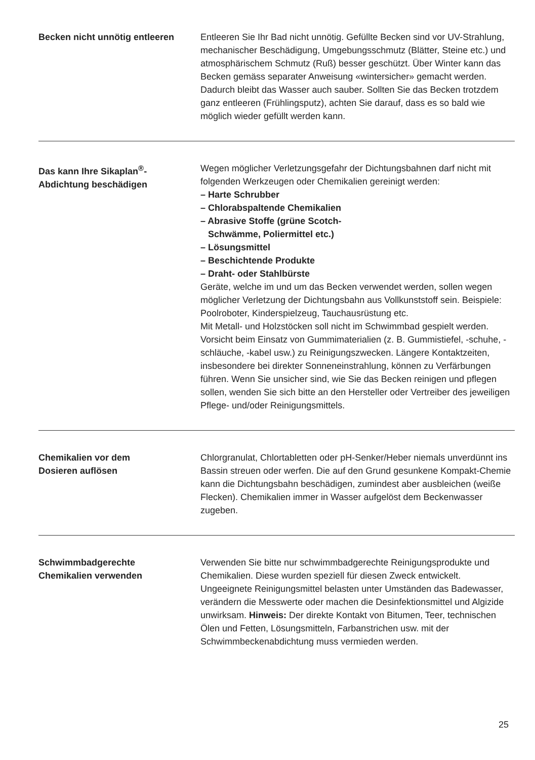Becken nicht unnötig entleeren
Entleeren Sie Ihr Bad nicht unnötig. Gefüllte Becken sind vor UV-Strahlung, mechanischer Beschädigung, Umgebungsschmutz (Blätter, Steine etc.) und atmosphärischem Schmutz (Ruß) besser geschützt. Über Winter kann das Becken gemäss separater Anweisung «wintersicher» gemacht werden. Dadurch bleibt das Wasser auch sauber. Sollten Sie das Becken trotzdem ganz entleeren (Frühlingsputz), achten Sie darauf, dass es so bald wie möglich wieder gefüllt werden kann.
Das kann Ihre Sikaplan<sup>®</sup>-
Abdichtung beschädigen
Wegen möglicher Verletzungsgefahr der Dichtungsbahnen darf nicht mit folgenden Werkzeugen oder Chemikalien gereinigt werden:
– Harte Schrubber
– Chlorabspaltende Chemikalien
– Abrasive Stoffe (grüne Scotch-
Schwämme, Poliermittel etc.)
– Lösungsmittel
– Beschichtende Produkte
– Draht- oder Stahlbürste
Geräte, welche im und um das Becken verwendet werden, sollen wegen möglicher Verletzung der Dichtungsbahn aus Vollkunststoff sein. Beispiele: Poolroboter, Kinderspielzeug, Tauchausrüstung etc.
Mit Metall- und Holzstöcken soll nicht im Schwimmbad gespielt werden. Vorsicht beim Einsatz von Gummimaterialien (z. B. Gummistiefel, -schuhe, -schläuche, -kabel usw.) zu Reinigungszwecken. Längere Kontaktzeiten, insbesondere bei direkter Sonneneinstrahlung, können zu Verfärbungen führen. Wenn Sie unsicher sind, wie Sie das Becken reinigen und pflegen sollen, wenden Sie sich bitte an den Hersteller oder Vertreiber des jeweiligen Pflege- und/oder Reinigungsmittels.
Chemikalien vor dem
Dosieren auflösen
Chlorgranulat, Chlortabletten oder pH-Senker/Heber niemals unverdünnt ins Bassin streuen oder werfen. Die auf den Grund gesunkene Kompakt-Chemie kann die Dichtungsbahn beschädigen, zumindest aber ausbleichen (weiße Flecken). Chemikalien immer in Wasser aufgelöst dem Beckenwasser zugeben.
Schwimmbadgerechte
Chemikalien verwenden
Verwenden Sie bitte nur schwimmbadgerechte Reinigungsprodukte und Chemikalien. Diese wurden speziell für diesen Zweck entwickelt. Ungeeignete Reinigungsmittel belasten unter Umständen das Badewasser, verändern die Messwerte oder machen die Desinfektionsmittel und Algizide unwirksam. Hinweis: Der direkte Kontakt von Bitumen, Teer, technischen Ölen und Fetten, Lösungsmitteln, Farbanstrichen usw. mit der Schwimmbeckenabdichtung muss vermieden werden.
25